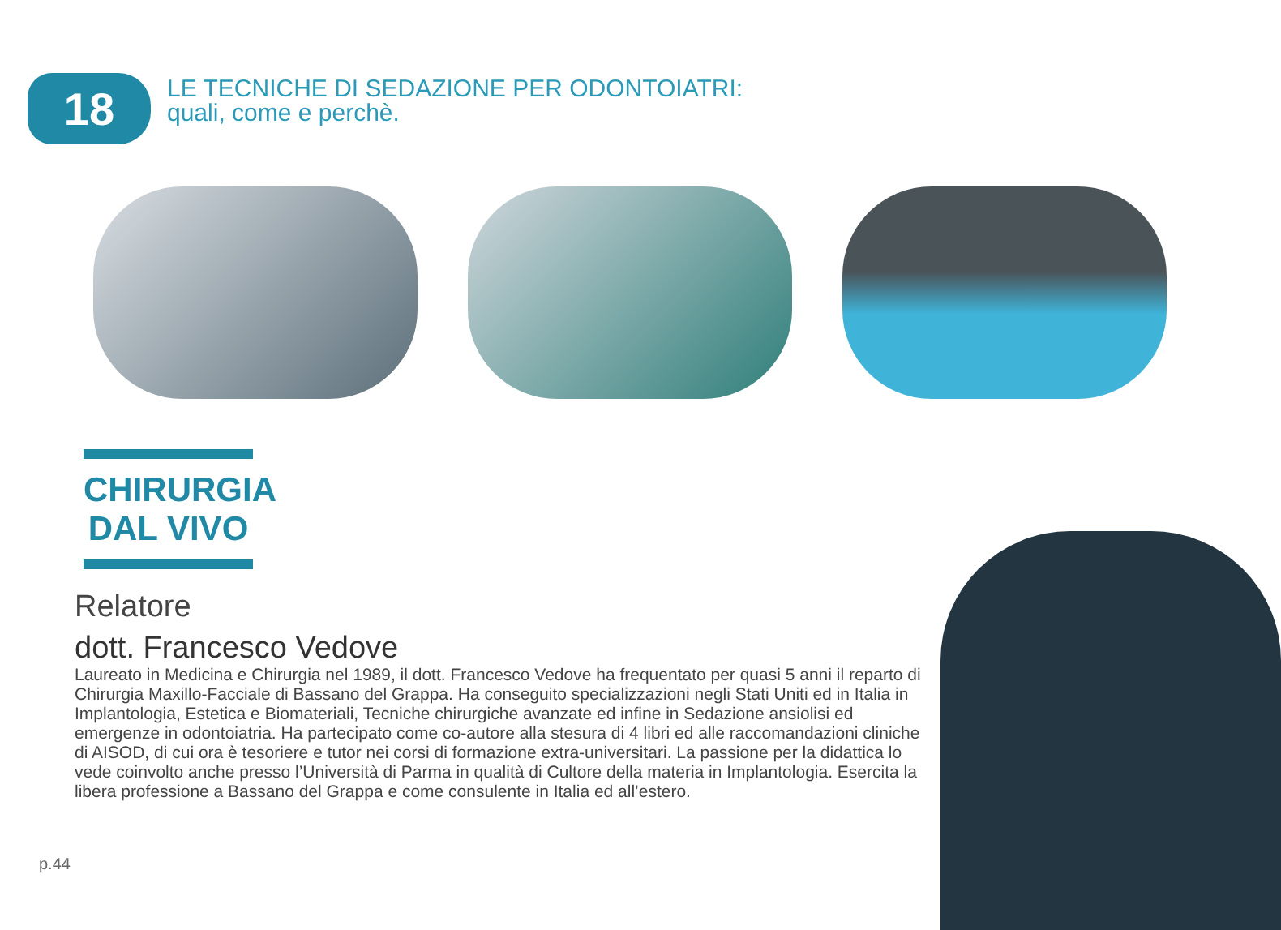18
LE TECNICHE DI SEDAZIONE PER ODONTOIATRI:
quali, come e perchè.
CHIRURGIA
DAL VIVO
Relatore
dott. Francesco Vedove
Laureato in Medicina e Chirurgia nel 1989, il dott. Francesco Vedove ha frequentato per quasi 5 anni il reparto di Chirurgia Maxillo-Facciale di Bassano del Grappa. Ha conseguito specializzazioni negli Stati Uniti ed in Italia in Implantologia, Estetica e Biomateriali, Tecniche chirurgiche avanzate ed infine in Sedazione ansiolisi ed emergenze in odontoiatria. Ha partecipato come co-autore alla stesura di 4 libri ed alle raccomandazioni cliniche di AISOD, di cui ora è tesoriere e tutor nei corsi di formazione extra-universitari. La passione per la didattica lo vede coinvolto anche presso l’Università di Parma in qualità di Cultore della materia in Implantologia. Esercita la libera professione a Bassano del Grappa e come consulente in Italia ed all’estero.
p.44